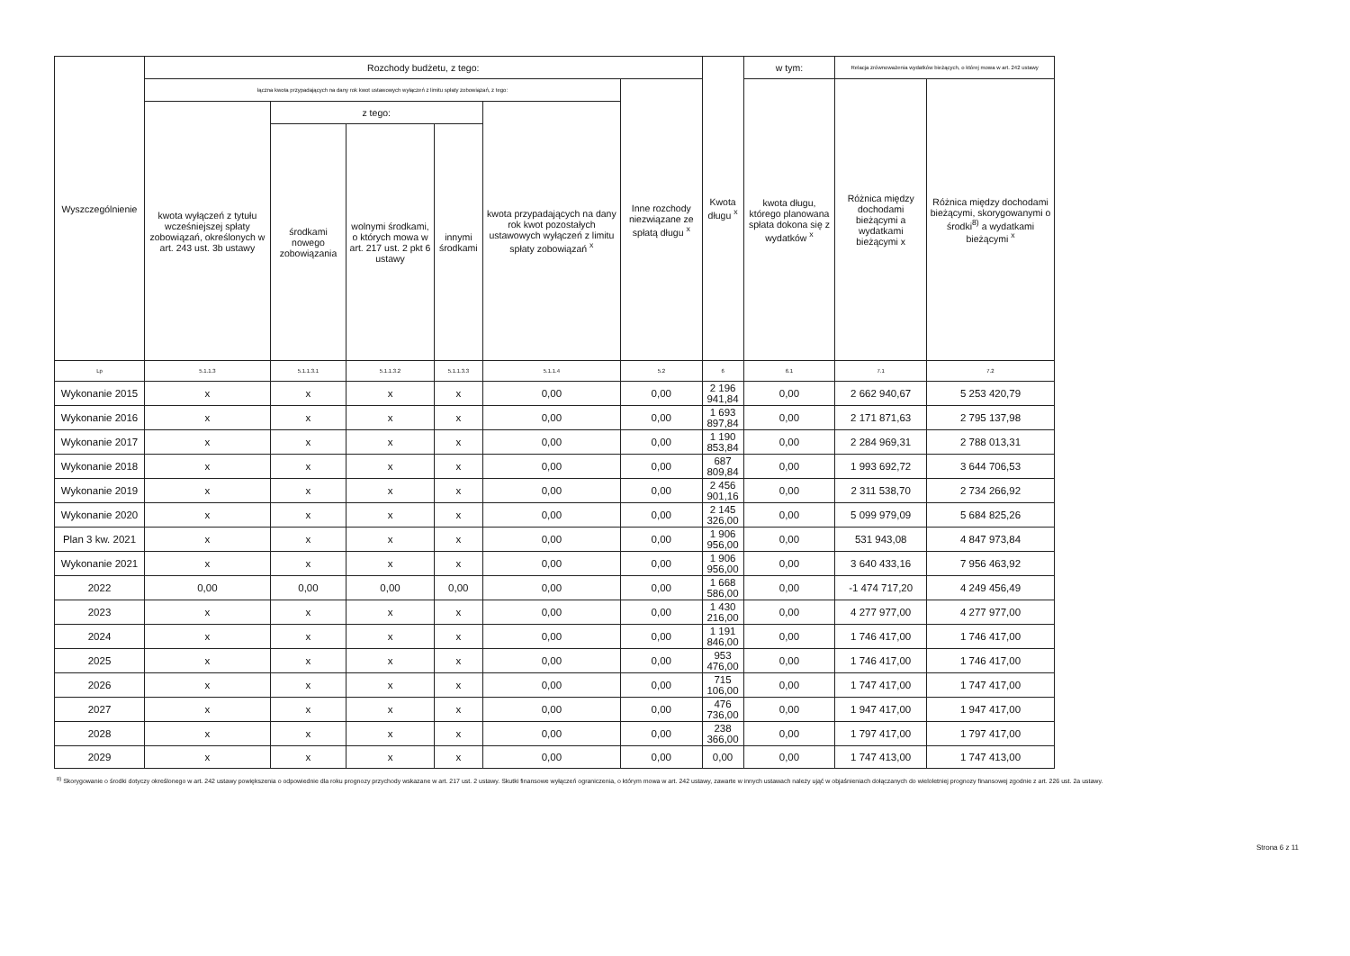| Wyszczególnienie | Rozchody budżetu, z tego: | | | | | | Kwota długu <sup>x</sup> | w tym: | Relacja zrównoważenia wydatków bieżących, o której mowa w art. 242 ustawy | |
| --- | --- | --- | --- | --- | --- | --- | --- | --- | --- | --- |
| | łączna kwota przypadających na dany rok kwot ustawowych wyłączeń z limitu spłaty zobowiązań, z tego: | | | | | Inne rozchody niezwiązane ze spłatą długu <sup>x</sup> | | kwota długu, którego planowana spłata dokona się z wydatków <sup>x</sup> | Różnica między dochodami bieżącymi a wydatkami bieżącymi x | Różnica między dochodami bieżącymi, skorygowanymi o środki<sup>8)</sup> a wydatkami bieżącymi <sup>x</sup> |
| | kwota wyłączeń z tytułu wcześniejszej spłaty zobowiązań, określonych w art. 243 ust. 3b ustawy | z tego: | | | kwota przypadających na dany rok kwot pozostałych ustawowych wyłączeń z limitu spłaty zobowiązań <sup>x</sup> | | | | | |
| | | środkami nowego zobowiązania | wolnymi środkami, o których mowa w art. 217 ust. 2 pkt 6 ustawy | innymi środkami | | | | | | |
| Lp | 5.1.1.3 | 5.1.1.3.1 | 5.1.1.3.2 | 5.1.1.3.3 | 5.1.1.4 | 5.2 | 6 | 6.1 | 7.1 | 7.2 |
| Wykonanie 2015 | x | x | x | x | 0,00 | 0,00 | 2 196 941,84 | 0,00 | 2 662 940,67 | 5 253 420,79 |
| Wykonanie 2016 | x | x | x | x | 0,00 | 0,00 | 1 693 897,84 | 0,00 | 2 171 871,63 | 2 795 137,98 |
| Wykonanie 2017 | x | x | x | x | 0,00 | 0,00 | 1 190 853,84 | 0,00 | 2 284 969,31 | 2 788 013,31 |
| Wykonanie 2018 | x | x | x | x | 0,00 | 0,00 | 687 809,84 | 0,00 | 1 993 692,72 | 3 644 706,53 |
| Wykonanie 2019 | x | x | x | x | 0,00 | 0,00 | 2 456 901,16 | 0,00 | 2 311 538,70 | 2 734 266,92 |
| Wykonanie 2020 | x | x | x | x | 0,00 | 0,00 | 2 145 326,00 | 0,00 | 5 099 979,09 | 5 684 825,26 |
| Plan 3 kw. 2021 | x | x | x | x | 0,00 | 0,00 | 1 906 956,00 | 0,00 | 531 943,08 | 4 847 973,84 |
| Wykonanie 2021 | x | x | x | x | 0,00 | 0,00 | 1 906 956,00 | 0,00 | 3 640 433,16 | 7 956 463,92 |
| 2022 | 0,00 | 0,00 | 0,00 | 0,00 | 0,00 | 0,00 | 1 668 586,00 | 0,00 | -1 474 717,20 | 4 249 456,49 |
| 2023 | x | x | x | x | 0,00 | 0,00 | 1 430 216,00 | 0,00 | 4 277 977,00 | 4 277 977,00 |
| 2024 | x | x | x | x | 0,00 | 0,00 | 1 191 846,00 | 0,00 | 1 746 417,00 | 1 746 417,00 |
| 2025 | x | x | x | x | 0,00 | 0,00 | 953 476,00 | 0,00 | 1 746 417,00 | 1 746 417,00 |
| 2026 | x | x | x | x | 0,00 | 0,00 | 715 106,00 | 0,00 | 1 747 417,00 | 1 747 417,00 |
| 2027 | x | x | x | x | 0,00 | 0,00 | 476 736,00 | 0,00 | 1 947 417,00 | 1 947 417,00 |
| 2028 | x | x | x | x | 0,00 | 0,00 | 238 366,00 | 0,00 | 1 797 417,00 | 1 797 417,00 |
| 2029 | x | x | x | x | 0,00 | 0,00 | 0,00 | 0,00 | 1 747 413,00 | 1 747 413,00 |
<sup>8)</sup> Skorygowanie o środki dotyczy określonego w art. 242 ustawy powiększenia o odpowiednie dla roku prognozy przychody wskazane w art. 217 ust. 2 ustawy. Skutki finansowe wyłączeń ograniczenia, o którym mowa w art. 242 ustawy, zawarte w innych ustawach należy ująć w objaśnieniach dołączanych do wieloletniej prognozy finansowej zgodnie z art. 226 ust. 2a ustawy.
Strona 6 z 11